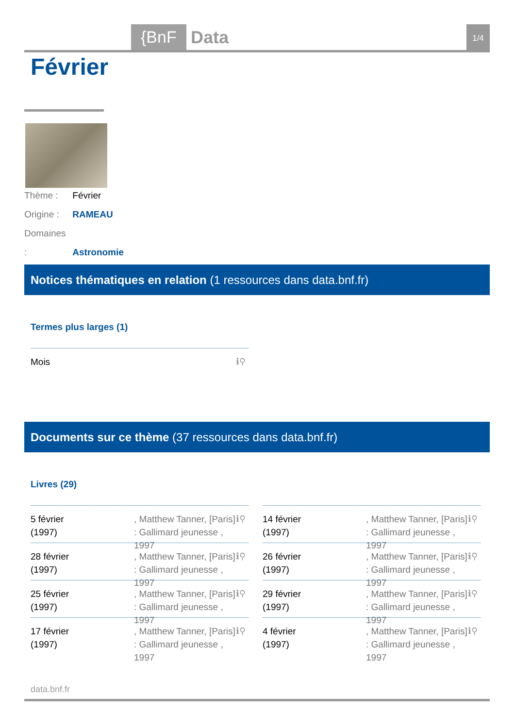{BnF Data 1/4
Février
Thème : Février
Origine : RAMEAU
Domaines : Astronomie
Notices thématiques en relation (1 ressources dans data.bnf.fr)
Termes plus larges (1)
Mois ℹ⚲
Documents sur ce thème (37 ressources dans data.bnf.fr)
Livres (29)
5 février
(1997)
, Matthew Tanner, [Paris] : Gallimard jeunesse , 1997
ℹ⚲
14 février
(1997)
, Matthew Tanner, [Paris] : Gallimard jeunesse , 1997
ℹ⚲
28 février
(1997)
, Matthew Tanner, [Paris] : Gallimard jeunesse , 1997
ℹ⚲
26 février
(1997)
, Matthew Tanner, [Paris] : Gallimard jeunesse , 1997
ℹ⚲
25 février
(1997)
, Matthew Tanner, [Paris] : Gallimard jeunesse , 1997
ℹ⚲
29 février
(1997)
, Matthew Tanner, [Paris] : Gallimard jeunesse , 1997
ℹ⚲
17 février
(1997)
, Matthew Tanner, [Paris] : Gallimard jeunesse , 1997
ℹ⚲
4 février
(1997)
, Matthew Tanner, [Paris] : Gallimard jeunesse , 1997
ℹ⚲
data.bnf.fr